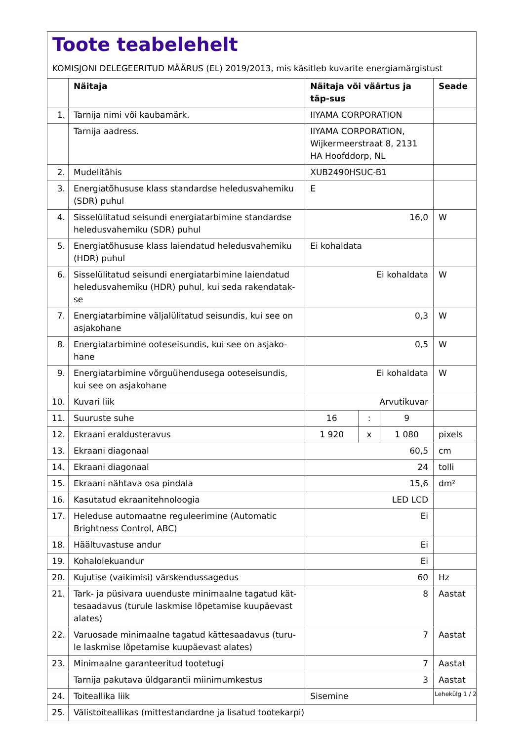Toote teabelehelt
KOMISJONI DELEGEERITUD MÄÄRUS (EL) 2019/2013, mis käsitleb kuvarite energiamärgistust
| | Näitaja | Näitaja või väärtus ja täp-sus | | | Seade |
| --- | --- | --- | --- | --- | --- |
| 1. | Tarnija nimi või kaubamärk. | IIYAMA CORPORATION | | | |
| | Tarnija aadress. | IIYAMA CORPORATION, Wijkermeerstraat 8, 2131 HA Hoofddorp, NL | | | |
| 2. | Mudelitähis | XUB2490HSUC-B1 | | | |
| 3. | Energiatõhususe klass standardse heledusvahemiku (SDR) puhul | E | | | |
| 4. | Sisselülitatud seisundi energiatarbimine standardse heledusvahemiku (SDR) puhul | 16,0 | | | W |
| 5. | Energiatõhususe klass laiendatud heledusvahemiku (HDR) puhul | Ei kohaldata | | | |
| 6. | Sisselülitatud seisundi energiatarbimine laiendatud heledusvahemiku (HDR) puhul, kui seda rakendatak-se | Ei kohaldata | | | W |
| 7. | Energiatarbimine väljalülitatud seisundis, kui see on asjakohane | 0,3 | | | W |
| 8. | Energiatarbimine ooteseisundis, kui see on asjako-hane | 0,5 | | | W |
| 9. | Energiatarbimine võrguühendusega ooteseisundis, kui see on asjakohane | Ei kohaldata | | | W |
| 10. | Kuvari liik | Arvutikuvar | | | |
| 11. | Suuruste suhe | 16 | : | 9 | |
| 12. | Ekraani eraldusteravus | 1 920 | x | 1 080 | pixels |
| 13. | Ekraani diagonaal | 60,5 | | | cm |
| 14. | Ekraani diagonaal | 24 | | | tolli |
| 15. | Ekraani nähtava osa pindala | 15,6 | | | dm² |
| 16. | Kasutatud ekraanitehnoloogia | LED LCD | | | |
| 17. | Heleduse automaatne reguleerimine (Automatic Brightness Control, ABC) | Ei | | | |
| 18. | Häältuvastuse andur | Ei | | | |
| 19. | Kohalolekuandur | Ei | | | |
| 20. | Kujutise (vaikimisi) värskendussagedus | 60 | | | Hz |
| 21. | Tark- ja püsivara uuenduste minimaalne tagatud kät-tesaadavus (turule laskmise lõpetamise kuupäevast alates) | 8 | | | Aastat |
| 22. | Varuosade minimaalne tagatud kättesaadavus (turu-le laskmise lõpetamise kuupäevast alates) | 7 | | | Aastat |
| 23. | Minimaalne garanteeritud tootetugi | 7 | | | Aastat |
| | Tarnija pakutava üldgarantii miinimumkestus | 3 | | | Aastat |
| 24. | Toiteallika liik | Sisemine | | | |
| 25. | Välistoiteallikas (mittestandardne ja lisatud tootekarpi) | | | | |
Lehekülg 1 / 2